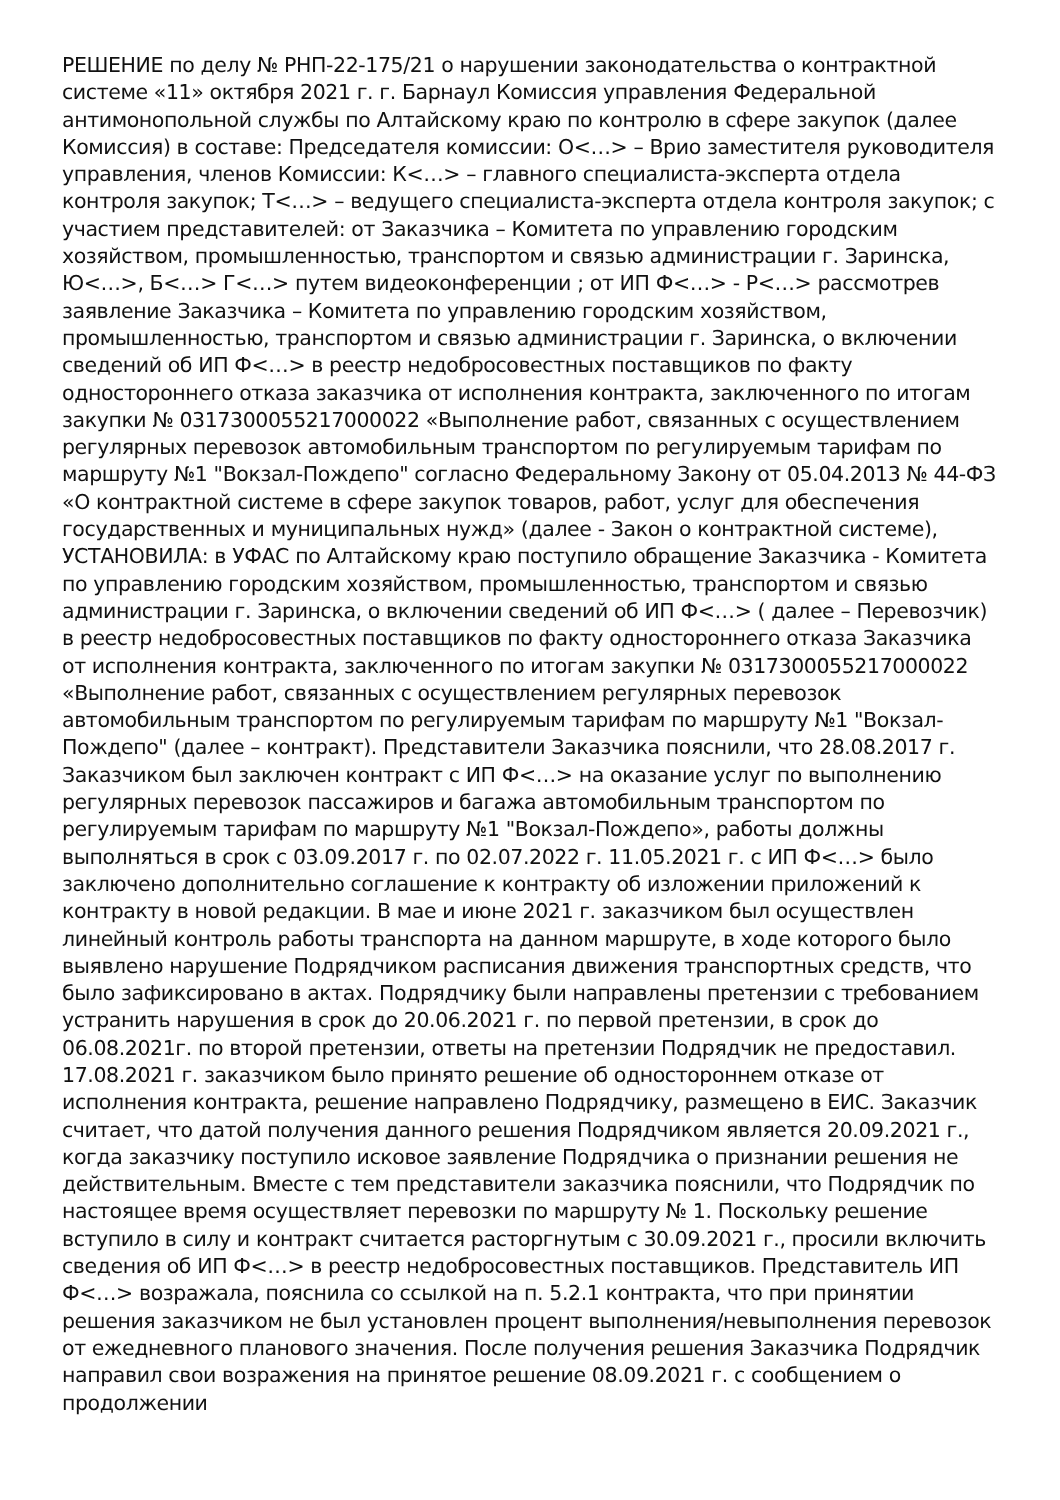РЕШЕНИЕ по делу № РНП-22-175/21 о нарушении законодательства о контрактной системе «11» октября 2021 г. г. Барнаул Комиссия управления Федеральной антимонопольной службы по Алтайскому краю по контролю в сфере закупок (далее Комиссия) в составе: Председателя комиссии: О<…> – Врио заместителя руководителя управления, членов Комиссии: К<…> – главного специалиста-эксперта отдела контроля закупок; Т<…> – ведущего специалиста-эксперта отдела контроля закупок; с участием представителей: от Заказчика – Комитета по управлению городским хозяйством, промышленностью, транспортом и связью администрации г. Заринска, Ю<…>, Б<…> Г<…> путем видеоконференции ; от ИП Ф<…> - Р<…> рассмотрев заявление Заказчика – Комитета по управлению городским хозяйством, промышленностью, транспортом и связью администрации г. Заринска, о включении сведений об ИП Ф<…> в реестр недобросовестных поставщиков по факту одностороннего отказа заказчика от исполнения контракта, заключенного по итогам закупки № 0317300055217000022 «Выполнение работ, связанных с осуществлением регулярных перевозок автомобильным транспортом по регулируемым тарифам по маршруту №1 "Вокзал-Пождепо" согласно Федеральному Закону от 05.04.2013 № 44-ФЗ «О контрактной системе в сфере закупок товаров, работ, услуг для обеспечения государственных и муниципальных нужд» (далее - Закон о контрактной системе), УСТАНОВИЛА: в УФАС по Алтайскому краю поступило обращение Заказчика - Комитета по управлению городским хозяйством, промышленностью, транспортом и связью администрации г. Заринска, о включении сведений об ИП Ф<…> ( далее – Перевозчик) в реестр недобросовестных поставщиков по факту одностороннего отказа Заказчика от исполнения контракта, заключенного по итогам закупки № 0317300055217000022 «Выполнение работ, связанных с осуществлением регулярных перевозок автомобильным транспортом по регулируемым тарифам по маршруту №1 "Вокзал-Пождепо" (далее – контракт). Представители Заказчика пояснили, что 28.08.2017 г. Заказчиком был заключен контракт с ИП Ф<…> на оказание услуг по выполнению регулярных перевозок пассажиров и багажа автомобильным транспортом по регулируемым тарифам по маршруту №1 "Вокзал-Пождепо», работы должны выполняться в срок с 03.09.2017 г. по 02.07.2022 г. 11.05.2021 г. с ИП Ф<…> было заключено дополнительно соглашение к контракту об изложении приложений к контракту в новой редакции. В мае и июне 2021 г. заказчиком был осуществлен линейный контроль работы транспорта на данном маршруте, в ходе которого было выявлено нарушение Подрядчиком расписания движения транспортных средств, что было зафиксировано в актах. Подрядчику были направлены претензии с требованием устранить нарушения в срок до 20.06.2021 г. по первой претензии, в срок до 06.08.2021г. по второй претензии, ответы на претензии Подрядчик не предоставил. 17.08.2021 г. заказчиком было принято решение об одностороннем отказе от исполнения контракта, решение направлено Подрядчику, размещено в ЕИС. Заказчик считает, что датой получения данного решения Подрядчиком является 20.09.2021 г., когда заказчику поступило исковое заявление Подрядчика о признании решения не действительным. Вместе с тем представители заказчика пояснили, что Подрядчик по настоящее время осуществляет перевозки по маршруту № 1. Поскольку решение вступило в силу и контракт считается расторгнутым с 30.09.2021 г., просили включить сведения об ИП Ф<…> в реестр недобросовестных поставщиков. Представитель ИП Ф<…> возражала, пояснила со ссылкой на п. 5.2.1 контракта, что при принятии решения заказчиком не был установлен процент выполнения/невыполнения перевозок от ежедневного планового значения. После получения решения Заказчика Подрядчик направил свои возражения на принятое решение 08.09.2021 г. с сообщением о продолжении